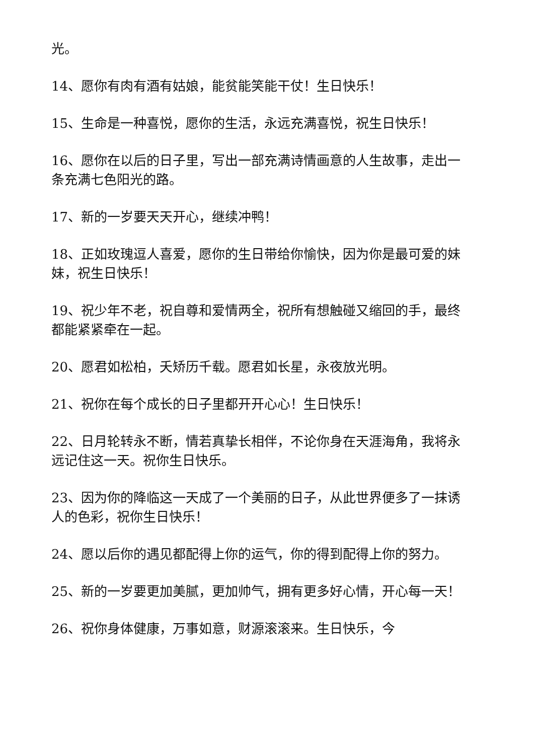光。
14、愿你有肉有酒有姑娘，能贫能笑能干仗！生日快乐！
15、生命是一种喜悦，愿你的生活，永远充满喜悦，祝生日快乐！
16、愿你在以后的日子里，写出一部充满诗情画意的人生故事，走出一条充满七色阳光的路。
17、新的一岁要天天开心，继续冲鸭！
18、正如玫瑰逗人喜爱，愿你的生日带给你愉快，因为你是最可爱的妹妹，祝生日快乐！
19、祝少年不老，祝自尊和爱情两全，祝所有想触碰又缩回的手，最终都能紧紧牵在一起。
20、愿君如松柏，夭矫历千载。愿君如长星，永夜放光明。
21、祝你在每个成长的日子里都开开心心！生日快乐！
22、日月轮转永不断，情若真挚长相伴，不论你身在天涯海角，我将永远记住这一天。祝你生日快乐。
23、因为你的降临这一天成了一个美丽的日子，从此世界便多了一抹诱人的色彩，祝你生日快乐！
24、愿以后你的遇见都配得上你的运气，你的得到配得上你的努力。
25、新的一岁要更加美腻，更加帅气，拥有更多好心情，开心每一天！
26、祝你身体健康，万事如意，财源滚滚来。生日快乐，今